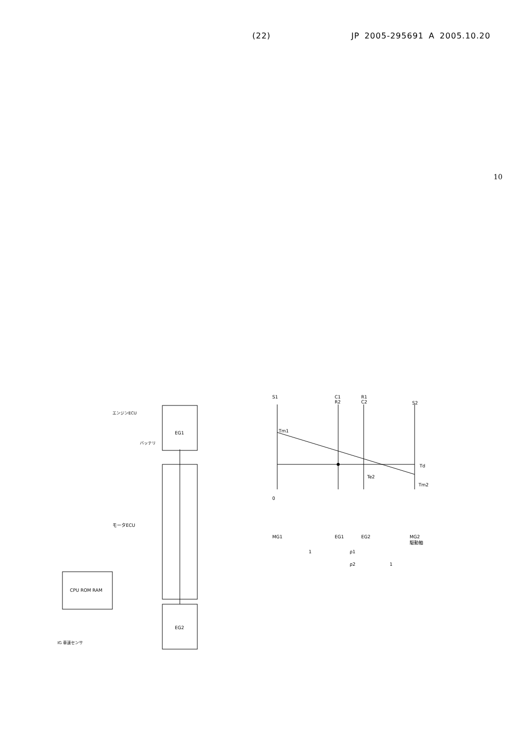(22) JP 2005-295691 A 2005.10.20
10
EG1
EG2
CPU ROM RAM
モータECU
エンジンECU
バッテリ
IG 車速センサ
S1
C1
R2
R1
C2
S2
Tm1
Td
Te2
Tm2
0
MG1 EG1 EG2
MG2
駆動軸
1 ρ1
ρ2 1